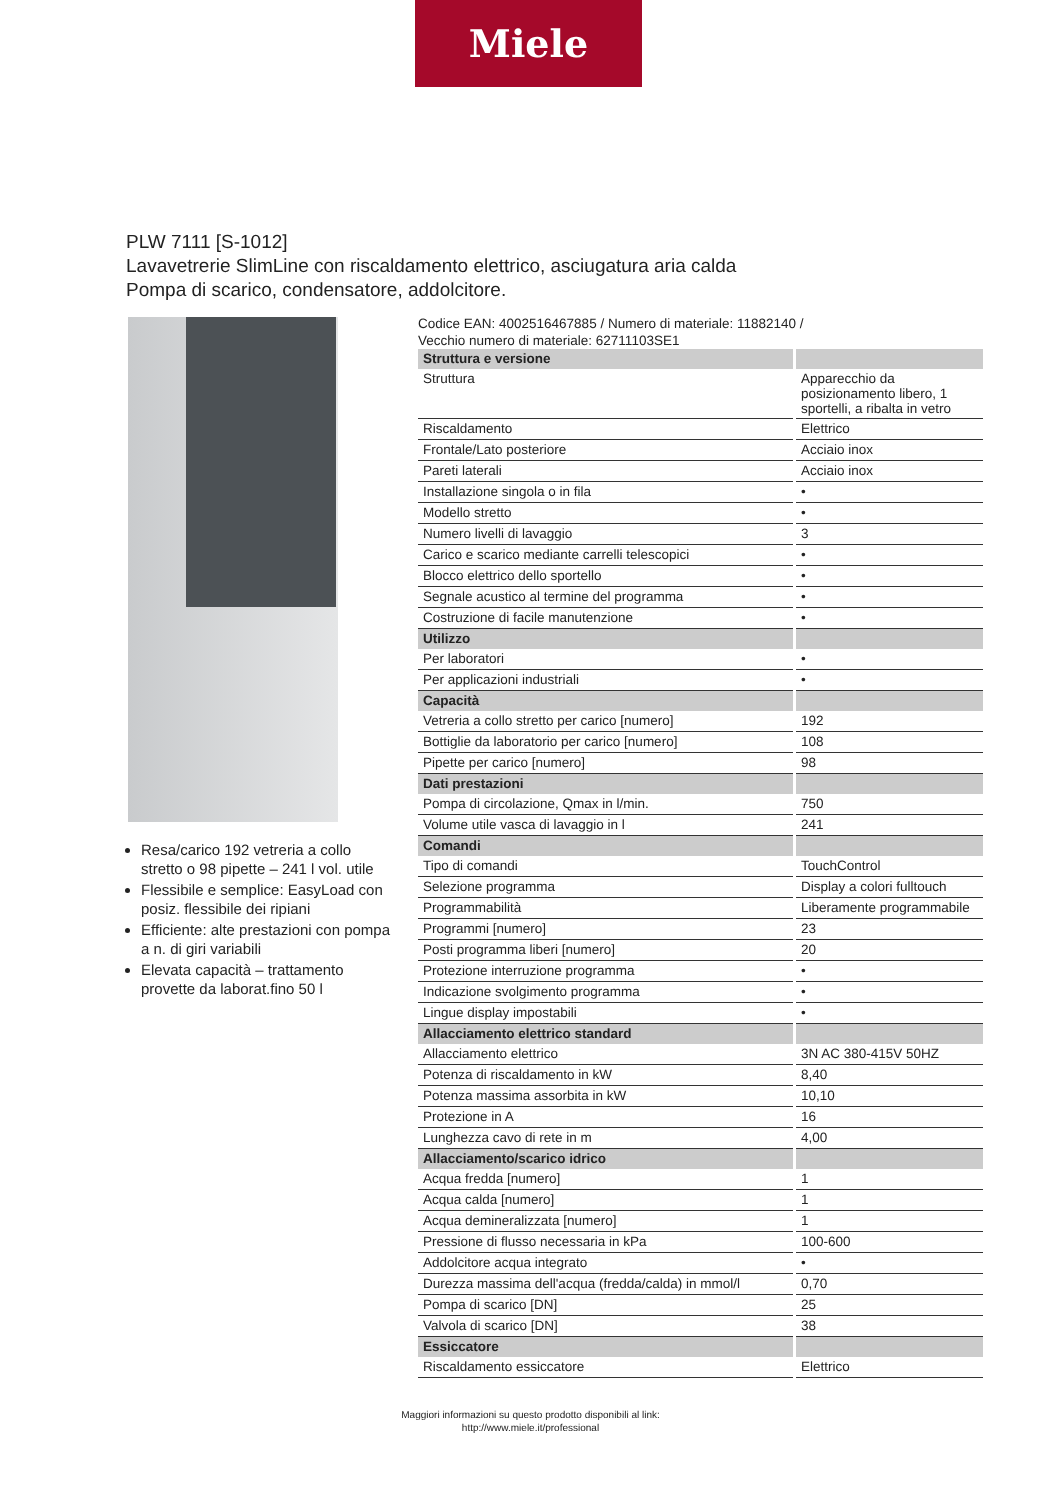Miele
PLW 7111 [S-1012]
Lavavetrerie SlimLine con riscaldamento elettrico, asciugatura aria calda
Pompa di scarico, condensatore, addolcitore.
Resa/carico 192 vetreria a collo stretto o 98 pipette – 241 l vol. utile
Flessibile e semplice: EasyLoad con posiz. flessibile dei ripiani
Efficiente: alte prestazioni con pompa a n. di giri variabili
Elevata capacità – trattamento provette da laborat.fino 50 l
Codice EAN: 4002516467885 / Numero di materiale: 11882140 /
Vecchio numero di materiale: 62711103SE1
| Struttura e versione | |
| Struttura | Apparecchio da posizionamento libero, 1 sportelli, a ribalta in vetro |
| Riscaldamento | Elettrico |
| Frontale/Lato posteriore | Acciaio inox |
| Pareti laterali | Acciaio inox |
| Installazione singola o in fila | • |
| Modello stretto | • |
| Numero livelli di lavaggio | 3 |
| Carico e scarico mediante carrelli telescopici | • |
| Blocco elettrico dello sportello | • |
| Segnale acustico al termine del programma | • |
| Costruzione di facile manutenzione | • |
| Utilizzo | |
| Per laboratori | • |
| Per applicazioni industriali | • |
| Capacità | |
| Vetreria a collo stretto per carico [numero] | 192 |
| Bottiglie da laboratorio per carico [numero] | 108 |
| Pipette per carico [numero] | 98 |
| Dati prestazioni | |
| Pompa di circolazione, Qmax in l/min. | 750 |
| Volume utile vasca di lavaggio in l | 241 |
| Comandi | |
| Tipo di comandi | TouchControl |
| Selezione programma | Display a colori fulltouch |
| Programmabilità | Liberamente programmabile |
| Programmi [numero] | 23 |
| Posti programma liberi [numero] | 20 |
| Protezione interruzione programma | • |
| Indicazione svolgimento programma | • |
| Lingue display impostabili | • |
| Allacciamento elettrico standard | |
| Allacciamento elettrico | 3N AC 380-415V 50HZ |
| Potenza di riscaldamento in kW | 8,40 |
| Potenza massima assorbita in kW | 10,10 |
| Protezione in A | 16 |
| Lunghezza cavo di rete in m | 4,00 |
| Allacciamento/scarico idrico | |
| Acqua fredda [numero] | 1 |
| Acqua calda [numero] | 1 |
| Acqua demineralizzata [numero] | 1 |
| Pressione di flusso necessaria in kPa | 100-600 |
| Addolcitore acqua integrato | • |
| Durezza massima dell'acqua (fredda/calda) in mmol/l | 0,70 |
| Pompa di scarico [DN] | 25 |
| Valvola di scarico [DN] | 38 |
| Essiccatore | |
| Riscaldamento essiccatore | Elettrico |
Maggiori informazioni su questo prodotto disponibili al link:
http://www.miele.it/professional